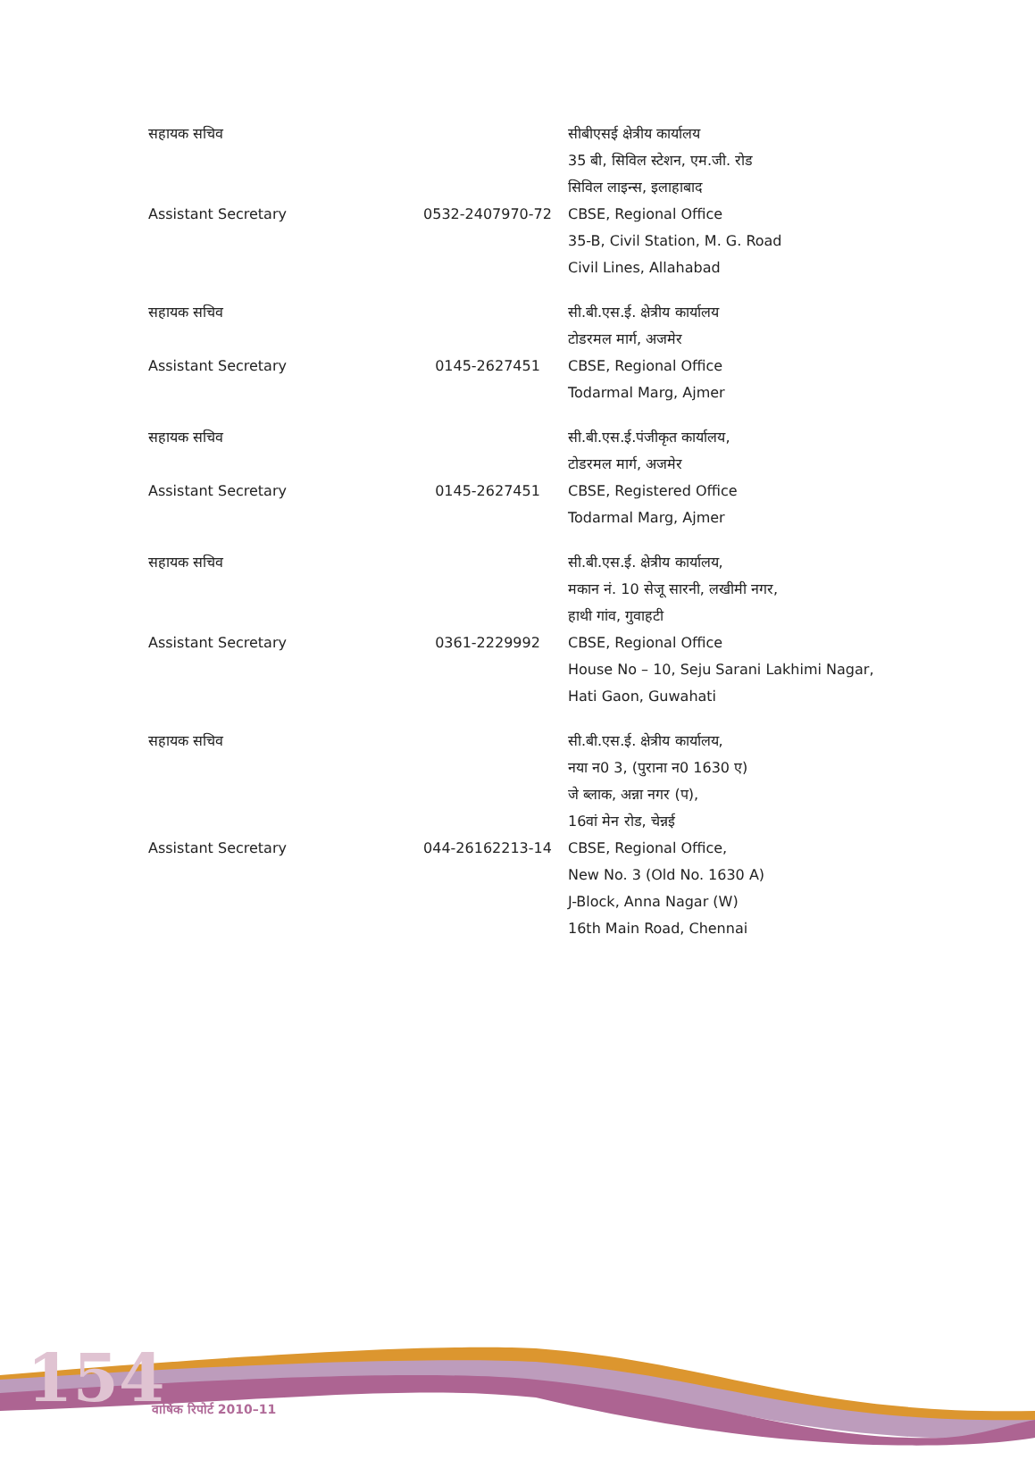154 वार्षिक रिपोर्ट 2010–11
| सहायक सचिव | | सीबीएसई क्षेत्रीय कार्यालय 35 बी, सिविल स्टेशन, एम.जी. रोड सिविल लाइन्स, इलाहाबाद |
| Assistant Secretary | 0532-2407970-72 | CBSE, Regional Office 35-B, Civil Station, M. G. Road Civil Lines, Allahabad |
| सहायक सचिव | | सी.बी.एस.ई. क्षेत्रीय कार्यालय टोडरमल मार्ग, अजमेर |
| Assistant Secretary | 0145-2627451 | CBSE, Regional Office Todarmal Marg, Ajmer |
| सहायक सचिव | | सी.बी.एस.ई.पंजीकृत कार्यालय, टोडरमल मार्ग, अजमेर |
| Assistant Secretary | 0145-2627451 | CBSE, Registered Office Todarmal Marg, Ajmer |
| सहायक सचिव | | सी.बी.एस.ई. क्षेत्रीय कार्यालय, मकान नं. 10 सेजू सारनी, लखीमी नगर, हाथी गांव, गुवाहटी |
| Assistant Secretary | 0361-2229992 | CBSE, Regional Office House No – 10, Seju Sarani Lakhimi Nagar, Hati Gaon, Guwahati |
| सहायक सचिव | | सी.बी.एस.ई. क्षेत्रीय कार्यालय, नया न0 3, (पुराना न0 1630 ए) जे ब्लाक, अन्ना नगर (प), 16वां मेन रोड, चेन्नई |
| Assistant Secretary | 044-26162213-14 | CBSE, Regional Office, New No. 3 (Old No. 1630 A) J-Block, Anna Nagar (W) 16th Main Road, Chennai |